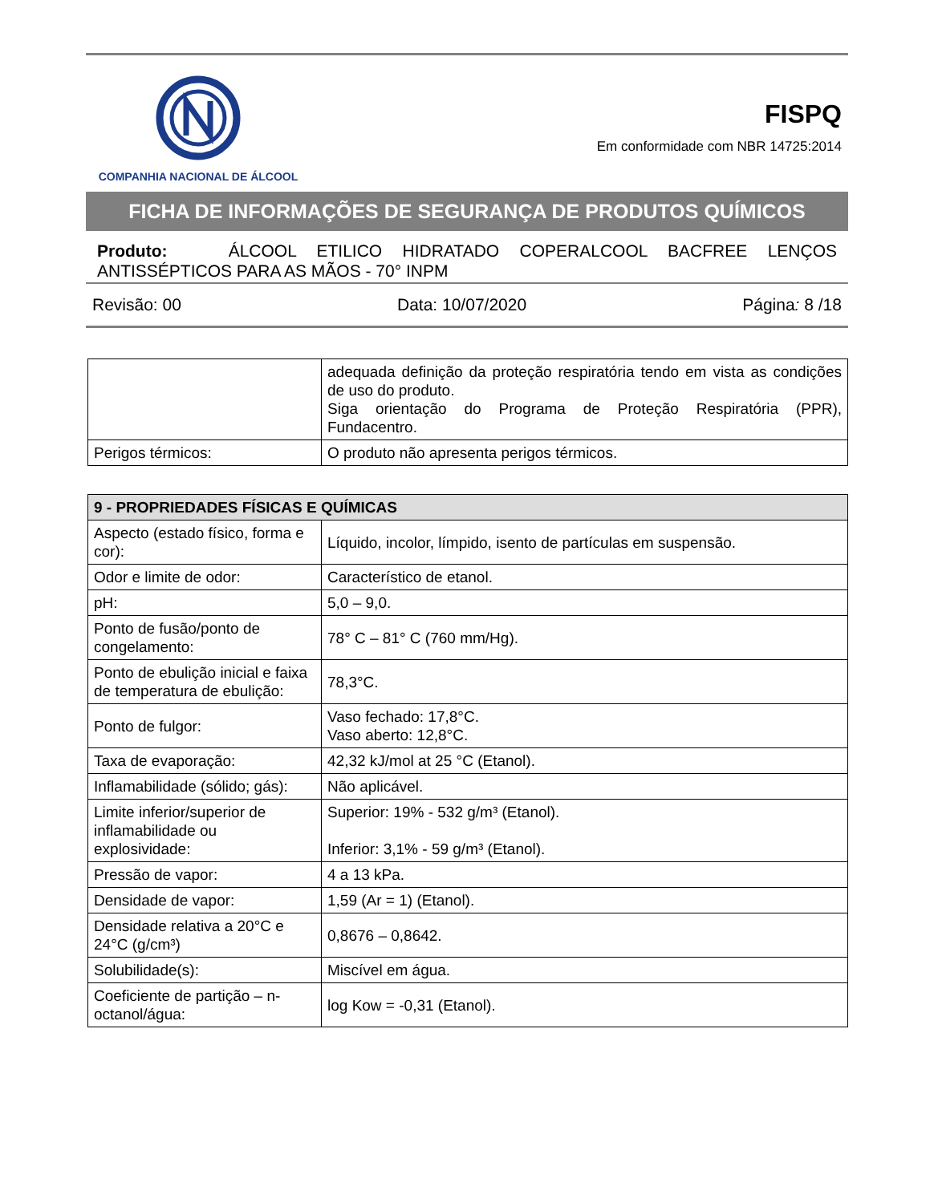COMPANHIA NACIONAL DE ÁLCOOL
FISPQ
Em conformidade com NBR 14725:2014
FICHA DE INFORMAÇÕES DE SEGURANÇA DE PRODUTOS QUÍMICOS
Produto: ÁLCOOL ETILICO HIDRATADO COPERALCOOL BACFREE LENÇOS ANTISSÉPTICOS PARA AS MÃOS - 70° INPM
Revisão: 00 Data: 10/07/2020 Página: 8 /18
| | adequada definição da proteção respiratória tendo em vista as condições de uso do produto. Siga orientação do Programa de Proteção Respiratória (PPR), Fundacentro. |
| Perigos térmicos: | O produto não apresenta perigos térmicos. |
| 9 - PROPRIEDADES FÍSICAS E QUÍMICAS | |
| --- | --- |
| Aspecto (estado físico, forma e cor): | Líquido, incolor, límpido, isento de partículas em suspensão. |
| Odor e limite de odor: | Característico de etanol. |
| pH: | 5,0 – 9,0. |
| Ponto de fusão/ponto de congelamento: | 78° C – 81° C (760 mm/Hg). |
| Ponto de ebulição inicial e faixa de temperatura de ebulição: | 78,3°C. |
| Ponto de fulgor: | Vaso fechado: 17,8°C. Vaso aberto: 12,8°C. |
| Taxa de evaporação: | 42,32 kJ/mol at 25 °C (Etanol). |
| Inflamabilidade (sólido; gás): | Não aplicável. |
| Limite inferior/superior de inflamabilidade ou explosividade: | Superior: 19% - 532 g/m³ (Etanol). Inferior: 3,1% - 59 g/m³ (Etanol). |
| Pressão de vapor: | 4 a 13 kPa. |
| Densidade de vapor: | 1,59 (Ar = 1) (Etanol). |
| Densidade relativa a 20°C e 24°C (g/cm³) | 0,8676 – 0,8642. |
| Solubilidade(s): | Miscível em água. |
| Coeficiente de partição – n-octanol/água: | log Kow = -0,31 (Etanol). |